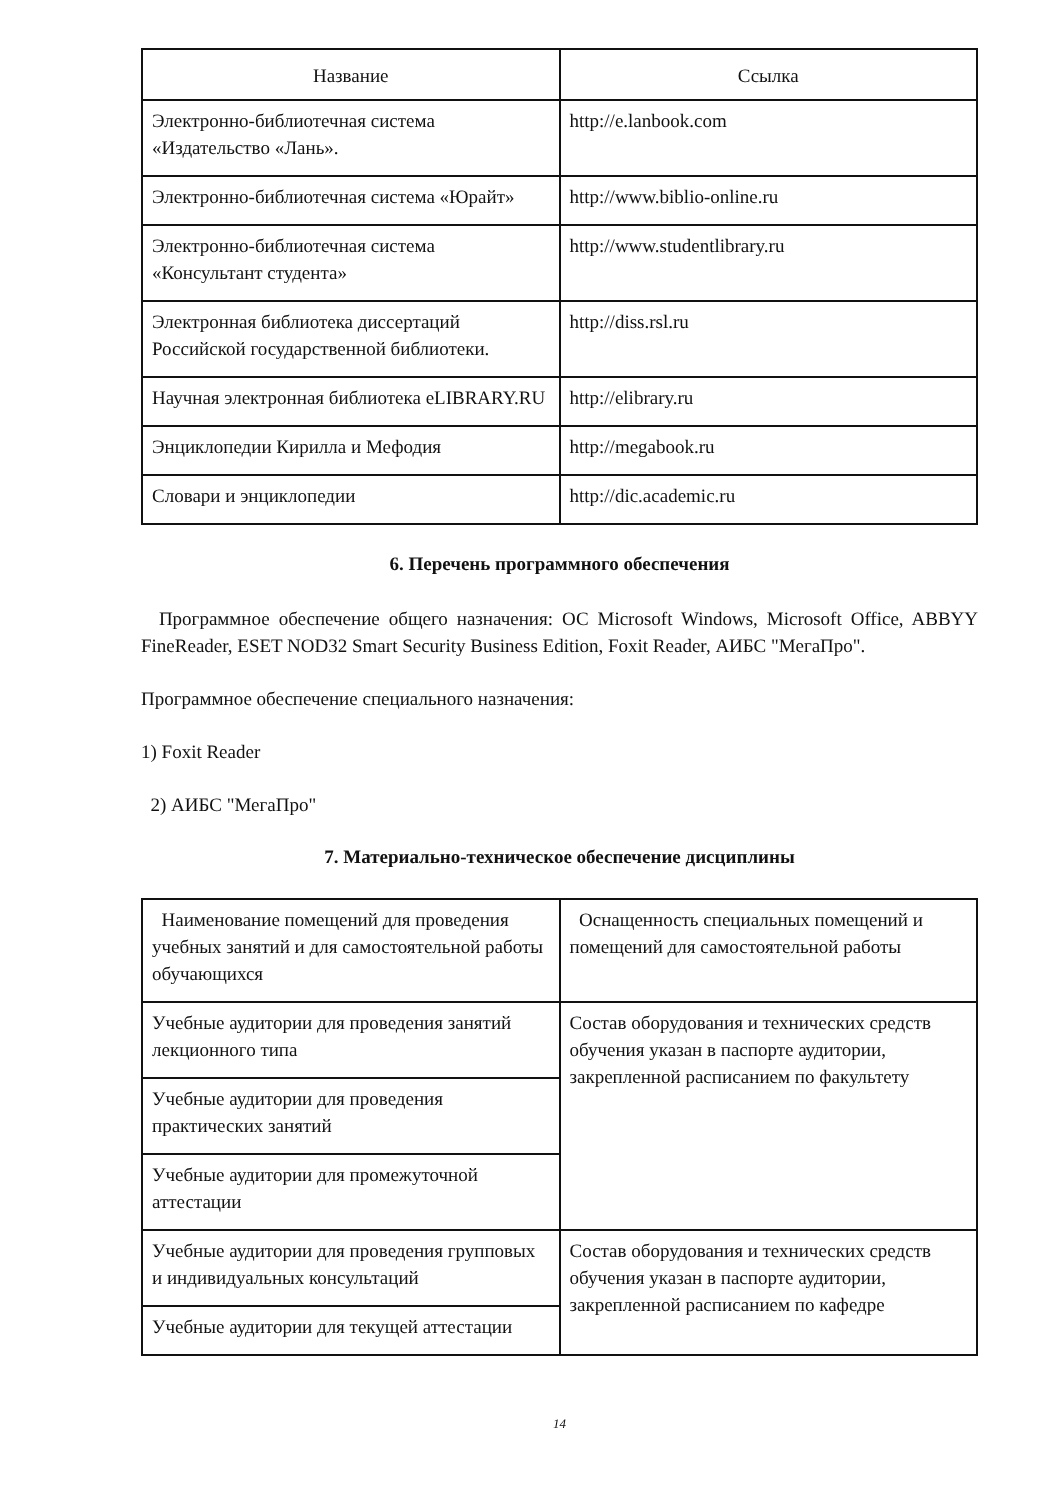| Название | Ссылка |
| --- | --- |
| Электронно-библиотечная система «Издательство «Лань». | http://e.lanbook.com |
| Электронно-библиотечная система «Юрайт» | http://www.biblio-online.ru |
| Электронно-библиотечная система «Консультант студента» | http://www.studentlibrary.ru |
| Электронная библиотека диссертаций Российской государственной библиотеки. | http://diss.rsl.ru |
| Научная электронная библиотека eLIBRARY.RU | http://elibrary.ru |
| Энциклопедии Кирилла и Мефодия | http://megabook.ru |
| Словари и энциклопедии | http://dic.academic.ru |
6. Перечень программного обеспечения
Программное обеспечение общего назначения: ОС Microsoft Windows, Microsoft Office, ABBYY FineReader, ESET NOD32 Smart Security Business Edition, Foxit Reader, АИБС "МегаПро".
Программное обеспечение специального назначения:
1) Foxit Reader
2) АИБС "МегаПро"
7. Материально-техническое обеспечение дисциплины
| Наименование помещений для проведения учебных занятий и для самостоятельной работы обучающихся | Оснащенность специальных помещений и помещений для самостоятельной работы |
| Учебные аудитории для проведения занятий лекционного типа | Состав оборудования и технических средств обучения указан в паспорте аудитории, закрепленной расписанием по факультету |
| Учебные аудитории для проведения практических занятий | |
| Учебные аудитории для промежуточной аттестации | |
| Учебные аудитории для проведения групповых и индивидуальных консультаций | Состав оборудования и технических средств обучения указан в паспорте аудитории, закрепленной расписанием по кафедре |
| Учебные аудитории для текущей аттестации | |
14